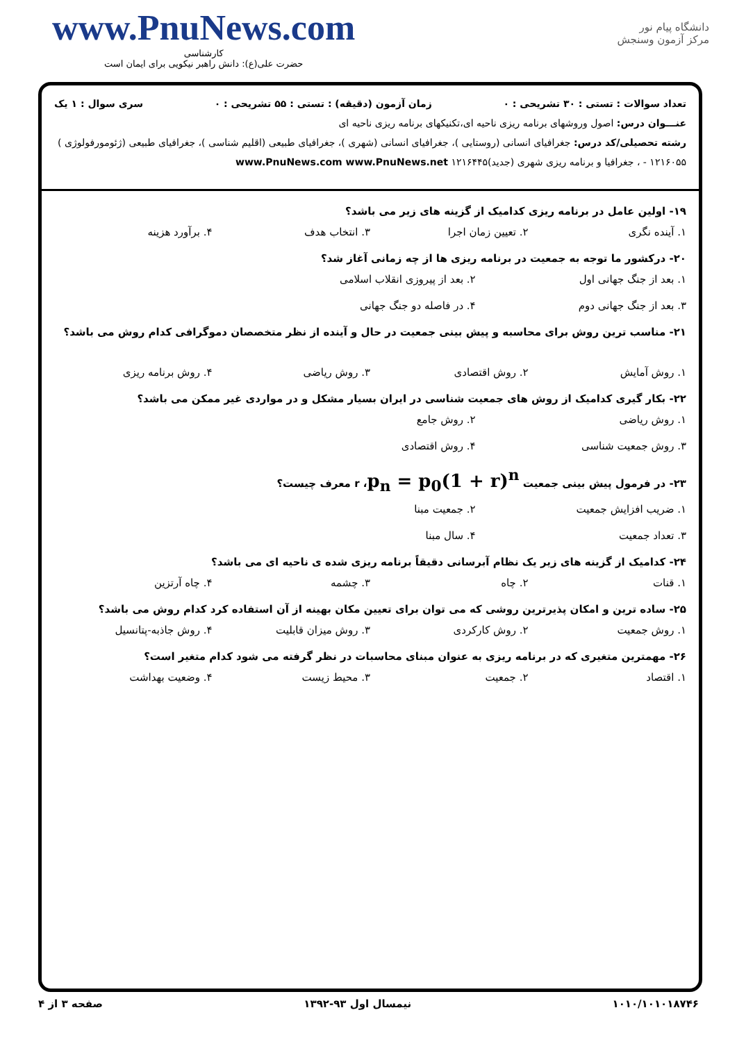www.PnuNews.com
کارشناسی
حضرت علی(ع): دانش راهبر نیکویی برای ایمان است
دانشگاه پیام نور
مرکز آزمون وسنجش
تعداد سوالات : تستی : ۳۰ تشریحی : ۰ زمان آزمون (دقیقه) : تستی : ۵۵ تشریحی : ۰ سری سوال : ۱ یک
عنـــوان درس: اصول وروشهای برنامه ریزی ناحیه ای،تکنیکهای برنامه ریزی ناحیه ای
رشته تحصیلی/کد درس: جغرافیای انسانی (روستایی )، جغرافیای انسانی (شهری )، جغرافیای طبیعی (اقلیم شناسی )، جغرافیای طبیعی (ژئومورفولوژی ) ۱۲۱۶۰۵۵ - ، جغرافیا و برنامه ریزی شهری (جدید)۱۲۱۶۴۴۵ www.PnuNews.com www.PnuNews.net
۱۹- اولین عامل در برنامه ریزی کدامیک از گزینه های زیر می باشد؟
۱. آینده نگری ۲. تعیین زمان اجرا ۳. انتخاب هدف ۴. برآورد هزینه
۲۰- درکشور ما توجه به جمعیت در برنامه ریزی ها از چه زمانی آغاز شد؟
۱. بعد از جنگ جهانی اول ۲. بعد از پیروزی انقلاب اسلامی ۳. بعد از جنگ جهانی دوم ۴. در فاصله دو جنگ جهانی
۲۱- مناسب ترین روش برای محاسبه و پیش بینی جمعیت در حال و آینده از نظر متخصصان دموگرافی کدام روش می باشد؟
۱. روش آمایش ۲. روش اقتصادی ۳. روش ریاضی ۴. روش برنامه ریزی
۲۲- بکار گیری کدامیک از روش های جمعیت شناسی در ایران بسیار مشکل و در مواردی غیر ممکن می باشد؟
۱. روش ریاضی ۲. روش جامع ۳. روش جمعیت شناسی ۴. روش اقتصادی
۲۳- در فرمول پیش بینی جمعیت p<sub>n</sub> = p<sub>0</sub>(1 + r)<sup>n</sup>، r معرف چیست؟
۱. ضریب افزایش جمعیت ۲. جمعیت مبنا ۳. تعداد جمعیت ۴. سال مبنا
۲۴- کدامیک از گزینه های زیر یک نظام آبرسانی دقیقاً برنامه ریزی شده ی ناحیه ای می باشد؟
۱. قنات ۲. چاه ۳. چشمه ۴. چاه آرتزین
۲۵- ساده ترین و امکان پذیرترین روشی که می توان برای تعیین مکان بهینه از آن استفاده کرد کدام روش می باشد؟
۱. روش جمعیت ۲. روش کارکردی ۳. روش میزان قابلیت ۴. روش جاذبه-پتانسیل
۲۶- مهمترین متغیری که در برنامه ریزی به عنوان مبنای محاسبات در نظر گرفته می شود کدام متغیر است؟
۱. اقتصاد ۲. جمعیت ۳. محیط زیست ۴. وضعیت بهداشت
۱۰۱۰/۱۰۱۰۱۸۷۴۶ نیمسال اول ۹۳-۱۳۹۲ صفحه ۳ از ۴